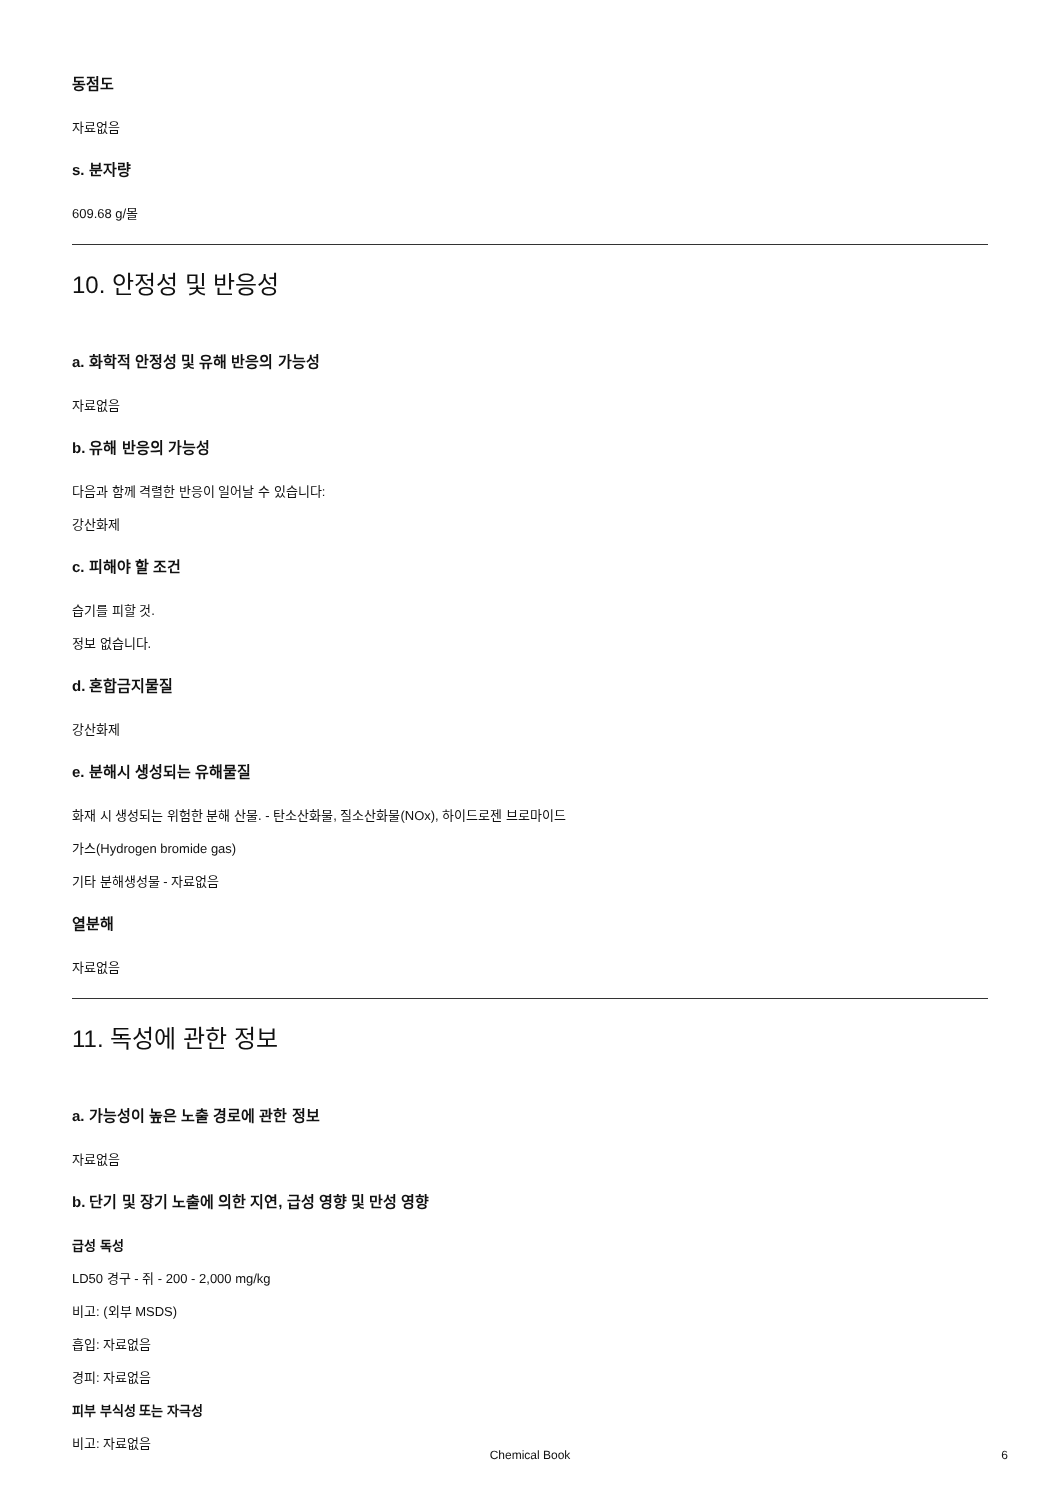동점도
자료없음
s. 분자량
609.68 g/몰
10. 안정성 및 반응성
a. 화학적 안정성 및 유해 반응의 가능성
자료없음
b. 유해 반응의 가능성
다음과 함께 격렬한 반응이 일어날 수 있습니다:
강산화제
c. 피해야 할 조건
습기를 피할 것.
정보 없습니다.
d. 혼합금지물질
강산화제
e. 분해시 생성되는 유해물질
화재 시 생성되는 위험한 분해 산물. - 탄소산화물, 질소산화물(NOx), 하이드로젠 브로마이드
가스(Hydrogen bromide gas)
기타 분해생성물 - 자료없음
열분해
자료없음
11. 독성에 관한 정보
a. 가능성이 높은 노출 경로에 관한 정보
자료없음
b. 단기 및 장기 노출에 의한 지연, 급성 영향 및 만성 영향
급성 독성
LD50 경구 - 쥐 - 200 - 2,000 mg/kg
비고: (외부 MSDS)
흡입: 자료없음
경피: 자료없음
피부 부식성 또는 자극성
비고: 자료없음
Chemical Book 6